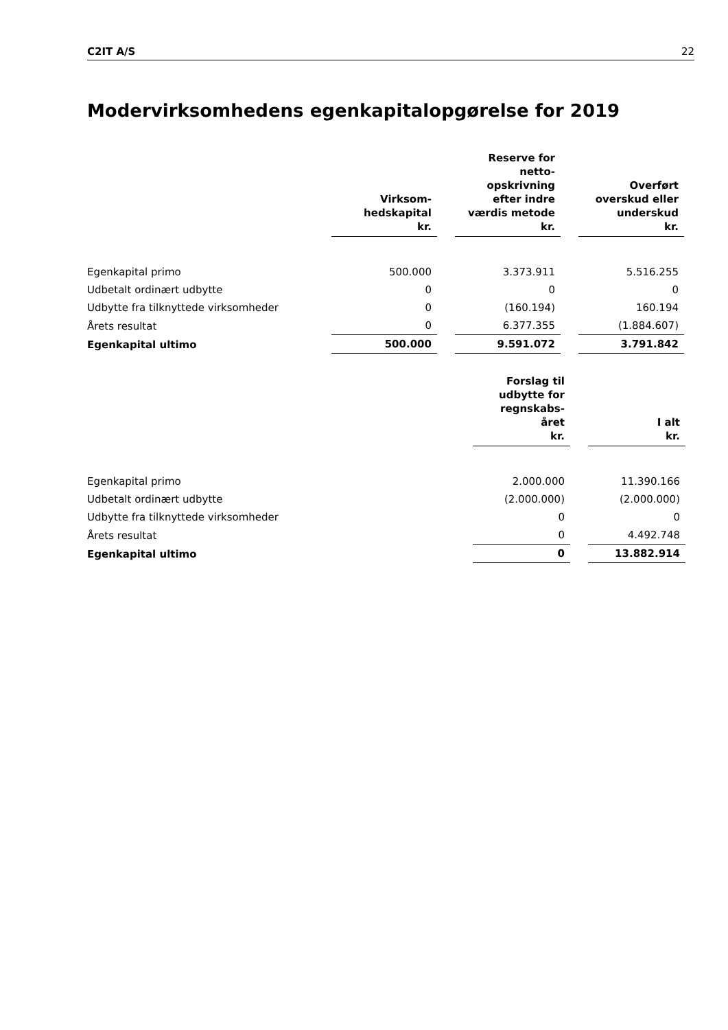C2IT A/S 22
Modervirksomhedens egenkapitalopgørelse for 2019
| | Virksom- hedskapital kr. | | Reserve for netto- opskrivning efter indre værdis metode kr. | | Overført overskud eller underskud kr. |
| --- | --- | --- | --- | --- | --- |
| Egenkapital primo | 500.000 | | 3.373.911 | | 5.516.255 |
| Udbetalt ordinært udbytte | 0 | | 0 | | 0 |
| Udbytte fra tilknyttede virksomheder | 0 | | (160.194) | | 160.194 |
| Årets resultat | 0 | | 6.377.355 | | (1.884.607) |
| Egenkapital ultimo | 500.000 | | 9.591.072 | | 3.791.842 |
| | Forslag til udbytte for regnskabs- året kr. | | I alt kr. |
| --- | --- | --- | --- |
| Egenkapital primo | 2.000.000 | | 11.390.166 |
| Udbetalt ordinært udbytte | (2.000.000) | | (2.000.000) |
| Udbytte fra tilknyttede virksomheder | 0 | | 0 |
| Årets resultat | 0 | | 4.492.748 |
| Egenkapital ultimo | 0 | | 13.882.914 |